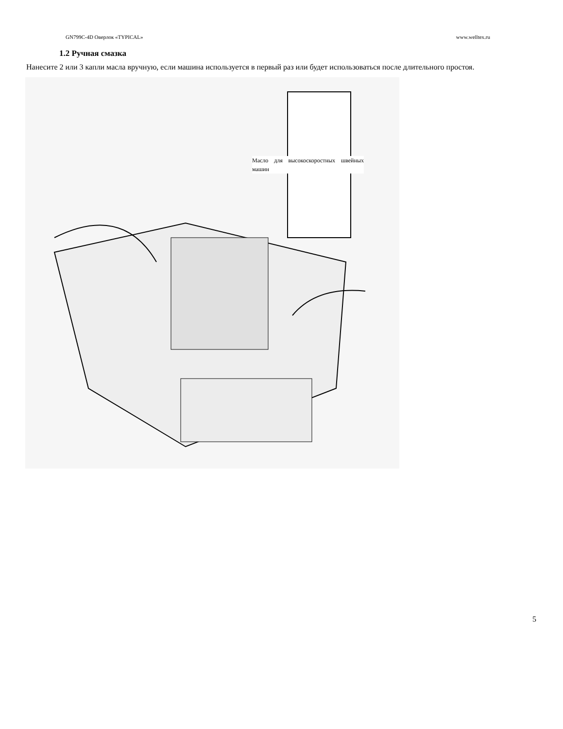GN799C-4D Оверлок «TYPICAL» www.welltex.ru
1.2 Ручная смазка
Нанесите 2 или 3 капли масла вручную, если машина используется в первый раз или будет использоваться после длительного простоя.
Масло для высокоскоростных швейных машин
5